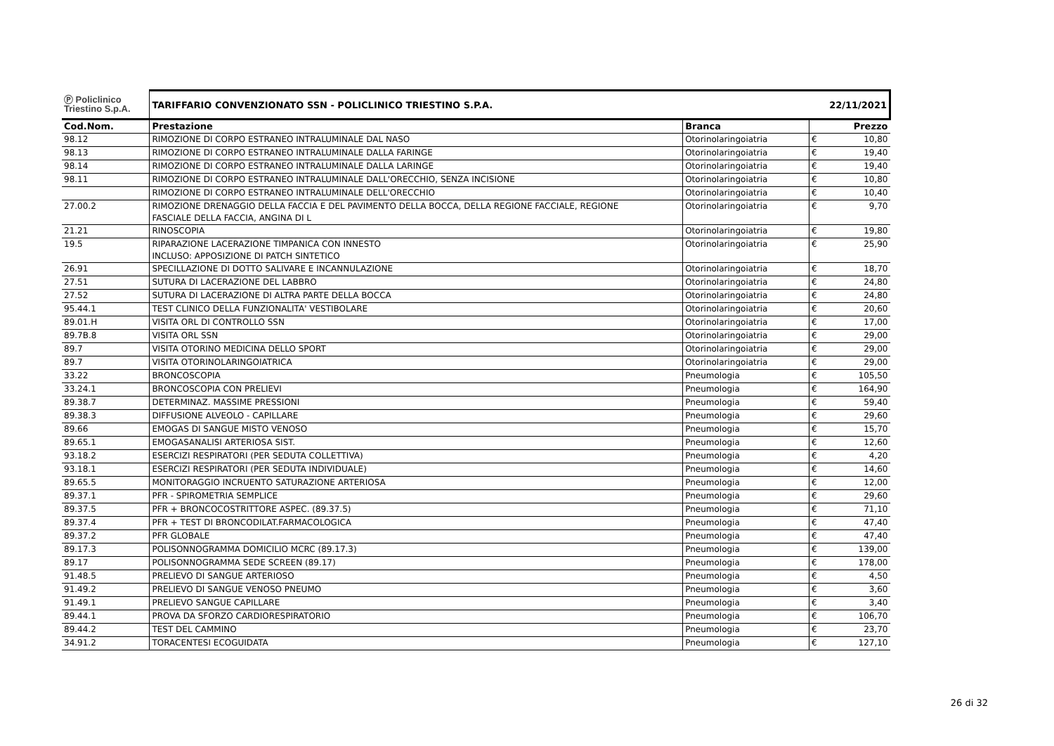| Ⓟ Policlinico Triestino S.p.A. | TARIFFARIO CONVENZIONATO SSN - POLICLINICO TRIESTINO S.P.A. | | 22/11/2021 | |
| Cod.Nom. | Prestazione | Branca | | Prezzo |
| 98.12 | RIMOZIONE DI CORPO ESTRANEO INTRALUMINALE DAL NASO | Otorinolaringoiatria | € | 10,80 |
| 98.13 | RIMOZIONE DI CORPO ESTRANEO INTRALUMINALE DALLA FARINGE | Otorinolaringoiatria | € | 19,40 |
| 98.14 | RIMOZIONE DI CORPO ESTRANEO INTRALUMINALE DALLA LARINGE | Otorinolaringoiatria | € | 19,40 |
| 98.11 | RIMOZIONE DI CORPO ESTRANEO INTRALUMINALE DALL'ORECCHIO, SENZA INCISIONE | Otorinolaringoiatria | € | 10,80 |
| | RIMOZIONE DI CORPO ESTRANEO INTRALUMINALE DELL'ORECCHIO | Otorinolaringoiatria | € | 10,40 |
| 27.00.2 | RIMOZIONE DRENAGGIO DELLA FACCIA E DEL PAVIMENTO DELLA BOCCA, DELLA REGIONE FACCIALE, REGIONE FASCIALE DELLA FACCIA, ANGINA DI L | Otorinolaringoiatria | € | 9,70 |
| 21.21 | RINOSCOPIA | Otorinolaringoiatria | € | 19,80 |
| 19.5 | RIPARAZIONE LACERAZIONE TIMPANICA CON INNESTO INCLUSO: APPOSIZIONE DI PATCH SINTETICO | Otorinolaringoiatria | € | 25,90 |
| 26.91 | SPECILLAZIONE DI DOTTO SALIVARE E INCANNULAZIONE | Otorinolaringoiatria | € | 18,70 |
| 27.51 | SUTURA DI LACERAZIONE DEL LABBRO | Otorinolaringoiatria | € | 24,80 |
| 27.52 | SUTURA DI LACERAZIONE DI ALTRA PARTE DELLA BOCCA | Otorinolaringoiatria | € | 24,80 |
| 95.44.1 | TEST CLINICO DELLA FUNZIONALITA' VESTIBOLARE | Otorinolaringoiatria | € | 20,60 |
| 89.01.H | VISITA ORL DI CONTROLLO SSN | Otorinolaringoiatria | € | 17,00 |
| 89.7B.8 | VISITA ORL SSN | Otorinolaringoiatria | € | 29,00 |
| 89.7 | VISITA OTORINO MEDICINA DELLO SPORT | Otorinolaringoiatria | € | 29,00 |
| 89.7 | VISITA OTORINOLARINGOIATRICA | Otorinolaringoiatria | € | 29,00 |
| 33.22 | BRONCOSCOPIA | Pneumologia | € | 105,50 |
| 33.24.1 | BRONCOSCOPIA CON PRELIEVI | Pneumologia | € | 164,90 |
| 89.38.7 | DETERMINAZ. MASSIME PRESSIONI | Pneumologia | € | 59,40 |
| 89.38.3 | DIFFUSIONE ALVEOLO - CAPILLARE | Pneumologia | € | 29,60 |
| 89.66 | EMOGAS DI SANGUE MISTO VENOSO | Pneumologia | € | 15,70 |
| 89.65.1 | EMOGASANALISI ARTERIOSA SIST. | Pneumologia | € | 12,60 |
| 93.18.2 | ESERCIZI RESPIRATORI (PER SEDUTA COLLETTIVA) | Pneumologia | € | 4,20 |
| 93.18.1 | ESERCIZI RESPIRATORI (PER SEDUTA INDIVIDUALE) | Pneumologia | € | 14,60 |
| 89.65.5 | MONITORAGGIO INCRUENTO SATURAZIONE ARTERIOSA | Pneumologia | € | 12,00 |
| 89.37.1 | PFR - SPIROMETRIA SEMPLICE | Pneumologia | € | 29,60 |
| 89.37.5 | PFR + BRONCOCOSTRITTORE ASPEC. (89.37.5) | Pneumologia | € | 71,10 |
| 89.37.4 | PFR + TEST DI BRONCODILAT.FARMACOLOGICA | Pneumologia | € | 47,40 |
| 89.37.2 | PFR GLOBALE | Pneumologia | € | 47,40 |
| 89.17.3 | POLISONNOGRAMMA DOMICILIO MCRC (89.17.3) | Pneumologia | € | 139,00 |
| 89.17 | POLISONNOGRAMMA SEDE SCREEN (89.17) | Pneumologia | € | 178,00 |
| 91.48.5 | PRELIEVO DI SANGUE ARTERIOSO | Pneumologia | € | 4,50 |
| 91.49.2 | PRELIEVO DI SANGUE VENOSO PNEUMO | Pneumologia | € | 3,60 |
| 91.49.1 | PRELIEVO SANGUE CAPILLARE | Pneumologia | € | 3,40 |
| 89.44.1 | PROVA DA SFORZO CARDIORESPIRATORIO | Pneumologia | € | 106,70 |
| 89.44.2 | TEST DEL CAMMINO | Pneumologia | € | 23,70 |
| 34.91.2 | TORACENTESI ECOGUIDATA | Pneumologia | € | 127,10 |
26 di 32